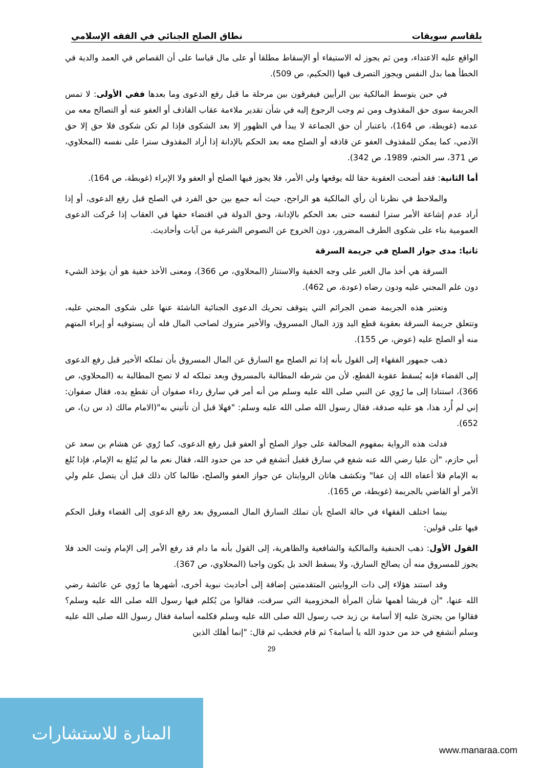بلقاسم سويقات نطاق الصلح الجنائي في الفقه الإسلامي
الواقع عليه الاعتداء، ومن ثم يجوز له الاستيفاء أو الإسقاط مطلقا أو على مال قياسا على أن القصاص في العمد والدية في الخطأ هما بدل النفس ويجوز التصرف فيها (الحكيم، ص 509).
في حين يتوسط المالكية بين الرأيين فيفرقون بين مرحلة ما قبل رفع الدعوى وما بعدها ففي الأولى: لا تمس الجريمة سوى حق المقذوف ومن ثم وجب الرجوع إليه في شأن تقدير ملاءمة عقاب القاذف أو العفو عنه أو التصالح معه من عدمه (غويطة، ص 164)، باعتبار أن حق الجماعة لا يبدأ في الظهور إلا بعد الشكوى فإذا لم تكن شكوى فلا حق إلا حق الآدمي، كما يمكن للمقذوف العفو عن قاذفه أو الصلح معه بعد الحكم بالإدانة إذا أراد المقذوف سترا على نفسه (المحلاوي، ص 371، سر الختم، 1989، ص 342).
أما الثانية: فقد أضحت العقوبة حقا لله يوقعها ولي الأمر، فلا يجوز فيها الصلح أو العفو ولا الإبراء (غويطة، ص 164).
والملاحظ في نظرنا أن رأي المالكية هو الراجح، حيث أنه جمع بين حق الفرد في الصلح قبل رفع الدعوى، أو إذا أراد عدم إشاعة الأمر سترا لنفسه حتى بعد الحكم بالإدانة، وحق الدولة في اقتضاء حقها في العقاب إذا حُركت الدعوى العمومية بناء على شكوى الطرف المضرور، دون الخروج عن النصوص الشرعية من آيات وأحاديث.
ثانيا: مدى جواز الصلح في جريمة السرقة
السرقة هي أخذ مال الغير على وجه الخفية والاستتار (المحلاوي، ص 366)، ومعنى الأخذ خفية هو أن يؤخذ الشيء دون علم المجني عليه ودون رضاه (عودة، ص 462).
وتعتبر هذه الجريمة ضمن الجرائم التي يتوقف تحريك الدعوى الجنائية الناشئة عنها على شكوى المجني عليه، وتتعلق جريمة السرقة بعقوبة قطع اليد وَرَد المال المسروق، والأخير متروك لصاحب المال فله أن يستوفيه أو إبراء المتهم منه أو الصلح عليه (عوض، ص 155).
ذهب جمهور الفقهاء إلى القول بأنه إذا تم الصلح مع السارق عن المال المسروق بأن تملكه الأخير قبل رفع الدعوى إلى القضاء فإنه يُسقط عقوبة القطع، لأن من شرطه المطالبة بالمسروق وبعد تملكه له لا تصح المطالبة به (المحلاوي، ص 366)، استنادا إلى ما رُوي عن النبي صلى الله عليه وسلم من أنه أمر في سارق رداء صفوان أن تقطع يده، فقال صفوان: إني لم أُرد هذا، هو عليه صدقة، فقال رسول الله صلى الله عليه وسلم: "فهلا قبل أن تأتيني به"(الامام مالك (د س ن)، ص 652).
فدلت هذه الرواية بمفهوم المخالفة على جواز الصلح أو العفو قبل رفع الدعوى، كما رُوي عن هشام بن سعد عن أبي حازم، "أن عليا رضي الله عنه شفع في سارق فقيل أتشفع في حد من حدود الله، فقال نعم ما لم يُبَلغ به الإمام، فإذا بُلغ به الإمام فلا أعفاه الله إن عفا" وتكشف هاتان الروايتان عن جواز العفو والصلح، طالما كان ذلك قبل أن يتصل علم ولي الأمر أو القاضي بالجريمة (غويطة، ص 165).
بينما اختلف الفقهاء في حالة الصلح بأن تملك السارق المال المسروق بعد رفع الدعوى إلى القضاء وقبل الحكم فيها على قولين:
القول الأول: ذهب الحنفية والمالكية والشافعية والظاهرية، إلى القول بأنه ما دام قد رفع الأمر إلى الإمام وثبت الحد فلا يجوز للمسروق منه أن يصالح السارق، ولا يسقط الحد بل يكون واجبا (المحلاوي، ص 367).
وقد استند هؤلاء إلى ذات الروايتين المتقدمتين إضافة إلى أحاديث نبوية أخرى، أشهرها ما رُوي عن عائشة رضي الله عنها، "أن قريشا أهمها شأن المرأة المخزومية التي سرقت، فقالوا من يُكلم فيها رسول الله صلى الله عليه وسلم؟ فقالوا من يجترئ عليه إلا أسامة بن زيد حب رسول الله صلى الله عليه وسلم فكلمه أسامة فقال رسول الله صلى الله عليه وسلم أتشفع في حد من حدود الله يا أسامة؟ ثم قام فخطب ثم قال: "إنما أهلك الذين
29
المنارة للاستشارات
www.manaraa.com